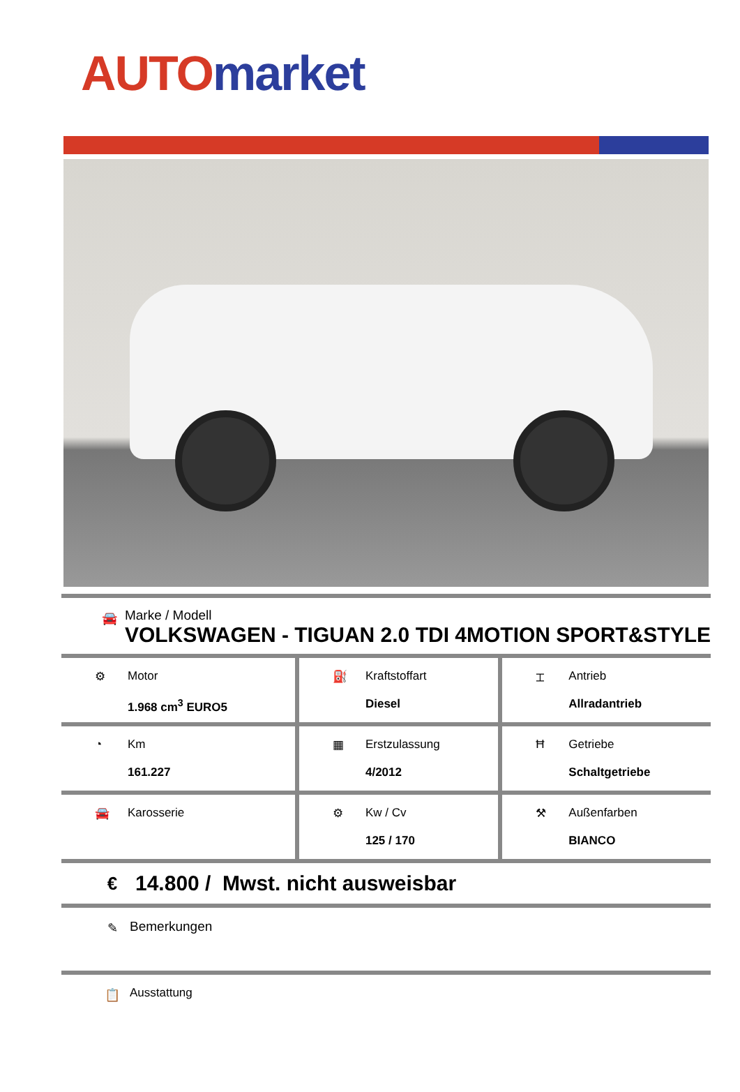AUTO market
🚘
Marke / Modell
VOLKSWAGEN - TIGUAN 2.0 TDI 4MOTION SPORT&STYLE
| ⚙ Motor 1.968 cm<sup>3</sup> EURO5 | ⛽ Kraftstoffart Diesel | ⌶ Antrieb Allradantrieb |
| ◔ Km 161.227 | ▦ Erstzulassung 4/2012 | Ħ Getriebe Schaltgetriebe |
| 🚘 Karosserie | ⚙ Kw / Cv 125 / 170 | ⚒ Außenfarben BIANCO |
€
14.800 / Mwst. nicht ausweisbar
✎ Bemerkungen
📋 Ausstattung